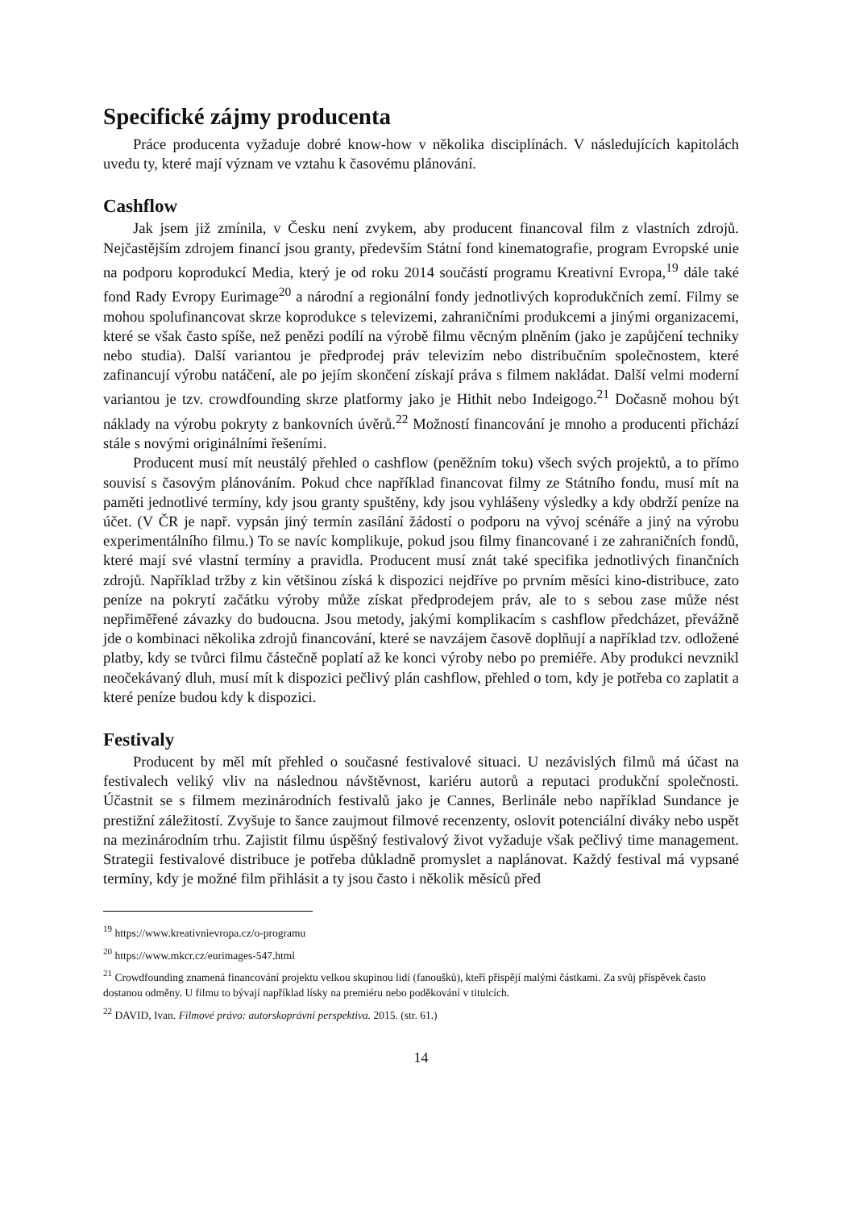Specifické zájmy producenta
Práce producenta vyžaduje dobré know-how v několika disciplínách. V následujících kapitolách uvedu ty, které mají význam ve vztahu k časovému plánování.
Cashflow
Jak jsem již zmínila, v Česku není zvykem, aby producent financoval film z vlastních zdrojů. Nejčastějším zdrojem financí jsou granty, především Státní fond kinematografie, program Evropské unie na podporu koprodukcí Media, který je od roku 2014 součástí programu Kreativní Evropa,<sup>19</sup> dále také fond Rady Evropy Eurimage<sup>20</sup> a národní a regionální fondy jednotlivých koprodukčních zemí. Filmy se mohou spolufinancovat skrze koprodukce s televizemi, zahraničními produkcemi a jinými organizacemi, které se však často spíše, než penězi podílí na výrobě filmu věcným plněním (jako je zapůjčení techniky nebo studia). Další variantou je předprodej práv televizím nebo distribučním společnostem, které zafinancují výrobu natáčení, ale po jejím skončení získají práva s filmem nakládat. Další velmi moderní variantou je tzv. crowdfounding skrze platformy jako je Hithit nebo Indeigogo.<sup>21</sup> Dočasně mohou být náklady na výrobu pokryty z bankovních úvěrů.<sup>22</sup> Možností financování je mnoho a producenti přichází stále s novými originálními řešeními.
Producent musí mít neustálý přehled o cashflow (peněžním toku) všech svých projektů, a to přímo souvisí s časovým plánováním. Pokud chce například financovat filmy ze Státního fondu, musí mít na paměti jednotlivé termíny, kdy jsou granty spuštěny, kdy jsou vyhlášeny výsledky a kdy obdrží peníze na účet. (V ČR je např. vypsán jiný termín zasílání žádostí o podporu na vývoj scénáře a jiný na výrobu experimentálního filmu.) To se navíc komplikuje, pokud jsou filmy financované i ze zahraničních fondů, které mají své vlastní termíny a pravidla. Producent musí znát také specifika jednotlivých finančních zdrojů. Například tržby z kin většinou získá k dispozici nejdříve po prvním měsíci kino-distribuce, zato peníze na pokrytí začátku výroby může získat předprodejem práv, ale to s sebou zase může nést nepřiměřené závazky do budoucna. Jsou metody, jakými komplikacím s cashflow předcházet, převážně jde o kombinaci několika zdrojů financování, které se navzájem časově doplňují a například tzv. odložené platby, kdy se tvůrci filmu částečně poplatí až ke konci výroby nebo po premiéře. Aby produkci nevznikl neočekávaný dluh, musí mít k dispozici pečlivý plán cashflow, přehled o tom, kdy je potřeba co zaplatit a které peníze budou kdy k dispozici.
Festivaly
Producent by měl mít přehled o současné festivalové situaci. U nezávislých filmů má účast na festivalech veliký vliv na následnou návštěvnost, kariéru autorů a reputaci produkční společnosti. Účastnit se s filmem mezinárodních festivalů jako je Cannes, Berlinále nebo například Sundance je prestižní záležitostí. Zvyšuje to šance zaujmout filmové recenzenty, oslovit potenciální diváky nebo uspět na mezinárodním trhu. Zajistit filmu úspěšný festivalový život vyžaduje však pečlivý time management. Strategii festivalové distribuce je potřeba důkladně promyslet a naplánovat. Každý festival má vypsané termíny, kdy je možné film přihlásit a ty jsou často i několik měsíců před
<sup>19</sup> https://www.kreativnievropa.cz/o-programu
<sup>20</sup> https://www.mkcr.cz/eurimages-547.html
<sup>21</sup> Crowdfounding znamená financování projektu velkou skupinou lidí (fanoušků), kteří přispějí malými částkami. Za svůj příspěvek často dostanou odměny. U filmu to bývají například lísky na premiéru nebo poděkování v titulcích.
<sup>22</sup> DAVID, Ivan. Filmové právo: autorskoprávní perspektiva. 2015. (str. 61.)
14